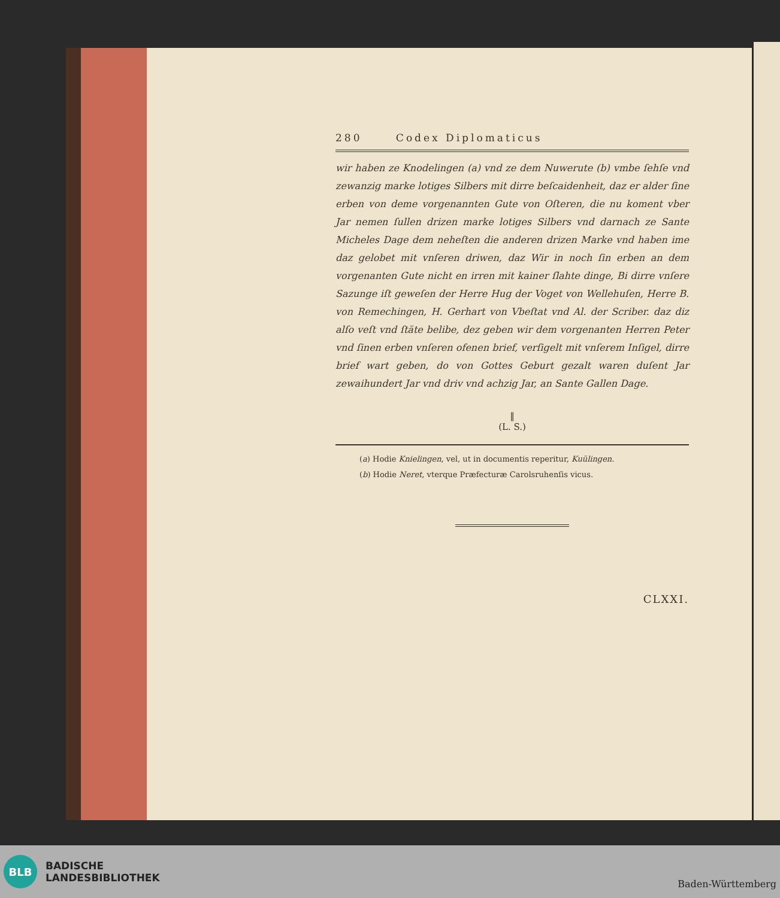280 Codex Diplomaticus
wir haben ze Knodelingen (a) vnd ze dem Nuwerute (b) vmbe ſehſe vnd zewanzig marke lotiges Silbers mit dirre beſcaidenheit, daz er alder ſine erben von deme vorgenannten Gute von Oſteren, die nu koment vber Jar nemen ſullen drizen marke lotiges Silbers vnd darnach ze Sante Micheles Dage dem neheſten die anderen drizen Marke vnd haben ime daz gelobet mit vnſeren driwen, daz Wir in noch ſin erben an dem vorgenanten Gute nicht en irren mit kainer ſlahte dinge, Bi dirre vnſere Sazunge iſt geweſen der Herre Hug der Voget von Wellehuſen, Herre B. von Remechingen, H. Gerhart von Vbeſtat vnd Al. der Scriber. daz diz alſo veſt vnd ſtäte belibe, dez geben wir dem vorgenanten Herren Peter vnd ſinen erben vnſeren ofenen brief, verſigelt mit vnſerem Inſigel, dirre brief wart geben, do von Gottes Geburt gezalt waren duſent Jar zewaihundert Jar vnd driv vnd achzig Jar, an Sante Gallen Dage.
‖
(L. S.)
(a) Hodie Knielingen, vel, ut in documentis reperitur, Kuülingen.
(b) Hodie Neret, vterque Præfecturæ Carolsruhenſis vicus.
CLXXI.
BLB
BADISCHE
LANDESBIBLIOTHEK
Baden-Württemberg